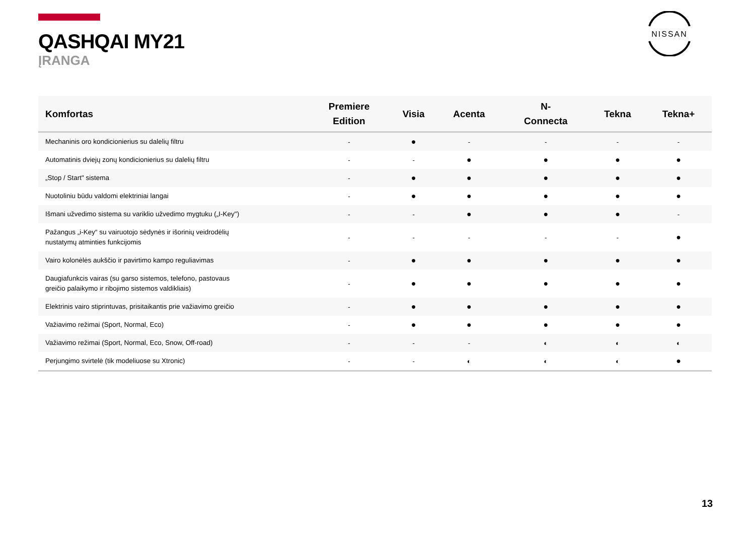QASHQAI MY21
ĮRANGA
NISSAN
| Komfortas | Premiere Edition | Visia | Acenta | N- Connecta | Tekna | Tekna+ |
| --- | --- | --- | --- | --- | --- | --- |
| Mechaninis oro kondicionierius su dalelių filtru | - | ● | - | - | - | - |
| Automatinis dviejų zonų kondicionierius su dalelių filtru | - | - | ● | ● | ● | ● |
| „Stop / Start" sistema | - | ● | ● | ● | ● | ● |
| Nuotoliniu būdu valdomi elektriniai langai | - | ● | ● | ● | ● | ● |
| Išmani užvedimo sistema su variklio užvedimo mygtuku („I-Key") | - | - | ● | ● | ● | - |
| Pažangus „i-Key“ su vairuotojo sėdynės ir išorinių veidrodėlių nustatymų atminties funkcijomis | - | - | - | - | - | ● |
| Vairo kolonėlės aukščio ir pavirtimo kampo reguliavimas | - | ● | ● | ● | ● | ● |
| Daugiafunkcis vairas (su garso sistemos, telefono, pastovaus greičio palaikymo ir ribojimo sistemos valdikliais) | - | ● | ● | ● | ● | ● |
| Elektrinis vairo stiprintuvas, prisitaikantis prie važiavimo greičio | - | ● | ● | ● | ● | ● |
| Važiavimo režimai (Sport, Normal, Eco) | - | ● | ● | ● | ● | ● |
| Važiavimo režimai (Sport, Normal, Eco, Snow, Off-road) | - | - | - | ◐ | ◐ | ◐ |
| Perjungimo svirtelė (tik modeliuose su Xtronic) | - | - | ◐ | ◐ | ◐ | ● |
13